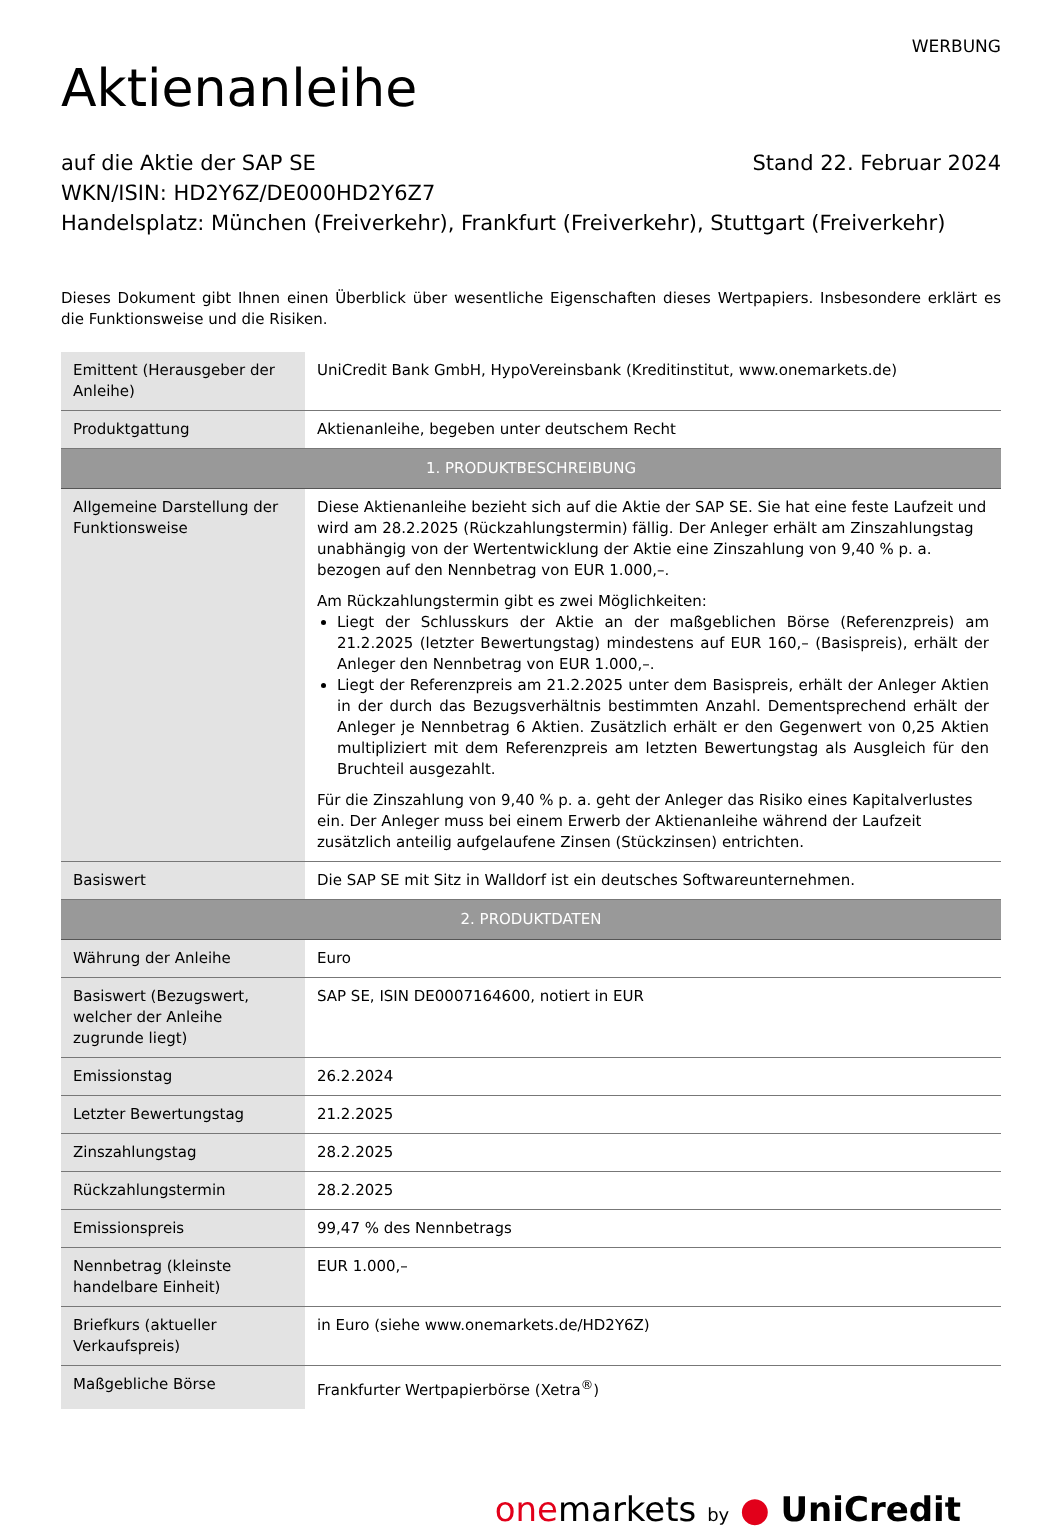WERBUNG
Aktienanleihe
auf die Aktie der SAP SE Stand 22. Februar 2024
WKN/ISIN: HD2Y6Z/DE000HD2Y6Z7
Handelsplatz: München (Freiverkehr), Frankfurt (Freiverkehr), Stuttgart (Freiverkehr)
Dieses Dokument gibt Ihnen einen Überblick über wesentliche Eigenschaften dieses Wertpapiers. Insbesondere erklärt es die Funktionsweise und die Risiken.
| Emittent (Herausgeber der Anleihe) | UniCredit Bank GmbH, HypoVereinsbank (Kreditinstitut, www.onemarkets.de) |
| Produktgattung | Aktienanleihe, begeben unter deutschem Recht |
| 1. PRODUKTBESCHREIBUNG | |
| Allgemeine Darstellung der Funktionsweise | Diese Aktienanleihe bezieht sich auf die Aktie der SAP SE. Sie hat eine feste Laufzeit und wird am 28.2.2025 (Rückzahlungstermin) fällig. Der Anleger erhält am Zinszahlungstag unabhängig von der Wertentwicklung der Aktie eine Zinszahlung von 9,40 % p. a. bezogen auf den Nennbetrag von EUR 1.000,–. Am Rückzahlungstermin gibt es zwei Möglichkeiten: Liegt der Schlusskurs der Aktie an der maßgeblichen Börse (Referenzpreis) am 21.2.2025 (letzter Bewertungstag) mindestens auf EUR 160,– (Basispreis), erhält der Anleger den Nennbetrag von EUR 1.000,–. Liegt der Referenzpreis am 21.2.2025 unter dem Basispreis, erhält der Anleger Aktien in der durch das Bezugsverhältnis bestimmten Anzahl. Dementsprechend erhält der Anleger je Nennbetrag 6 Aktien. Zusätzlich erhält er den Gegenwert von 0,25 Aktien multipliziert mit dem Referenzpreis am letzten Bewertungstag als Ausgleich für den Bruchteil ausgezahlt. Für die Zinszahlung von 9,40 % p. a. geht der Anleger das Risiko eines Kapitalverlustes ein. Der Anleger muss bei einem Erwerb der Aktienanleihe während der Laufzeit zusätzlich anteilig aufgelaufene Zinsen (Stückzinsen) entrichten. |
| Basiswert | Die SAP SE mit Sitz in Walldorf ist ein deutsches Softwareunternehmen. |
| 2. PRODUKTDATEN | |
| Währung der Anleihe | Euro |
| Basiswert (Bezugswert, welcher der Anleihe zugrunde liegt) | SAP SE, ISIN DE0007164600, notiert in EUR |
| Emissionstag | 26.2.2024 |
| Letzter Bewertungstag | 21.2.2025 |
| Zinszahlungstag | 28.2.2025 |
| Rückzahlungstermin | 28.2.2025 |
| Emissionspreis | 99,47 % des Nennbetrags |
| Nennbetrag (kleinste handelbare Einheit) | EUR 1.000,– |
| Briefkurs (aktueller Verkaufspreis) | in Euro (siehe www.onemarkets.de/HD2Y6Z) |
| Maßgebliche Börse | Frankfurter Wertpapierbörse (Xetra<sup>®</sup>) |
onemarkets by ● UniCredit